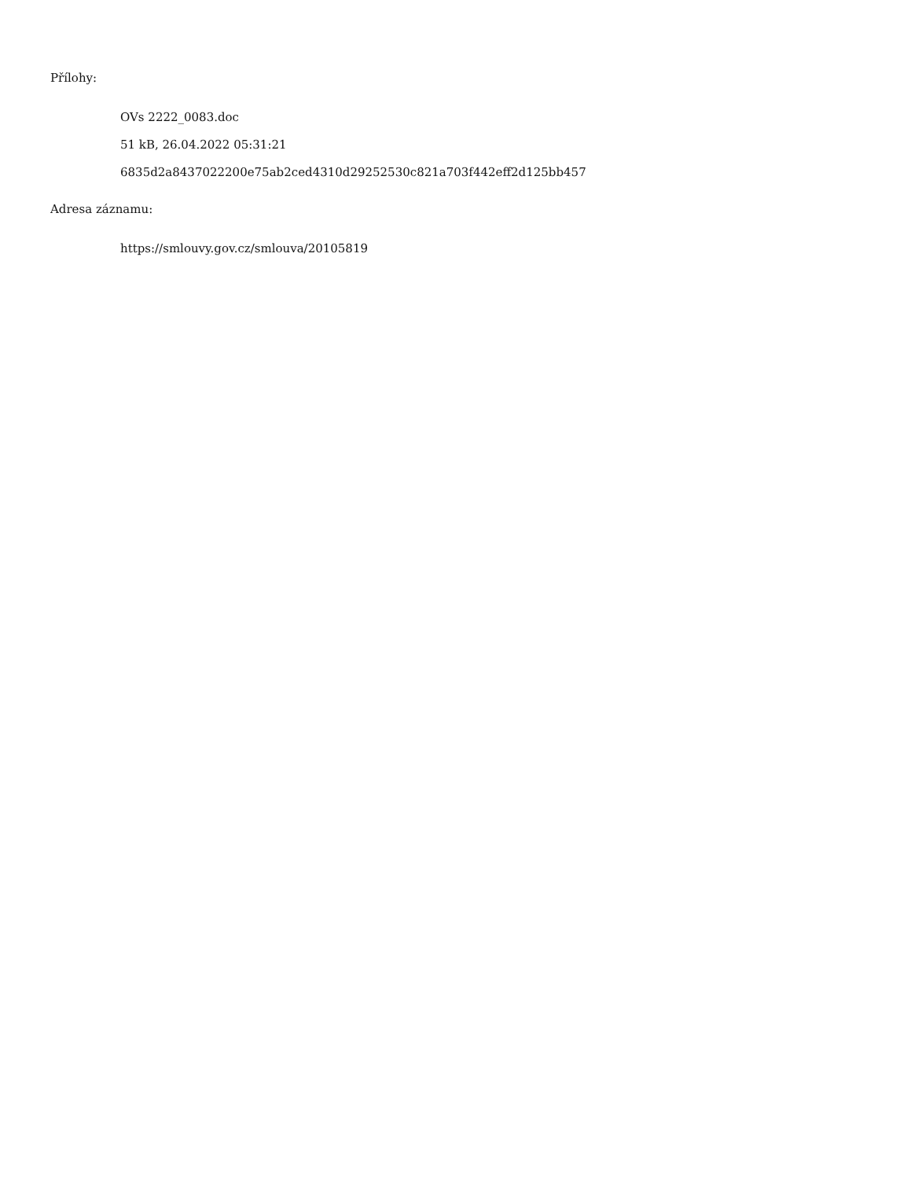Přílohy:
OVs 2222_0083.doc
51 kB, 26.04.2022 05:31:21
6835d2a8437022200e75ab2ced4310d29252530c821a703f442eff2d125bb457
Adresa záznamu:
https://smlouvy.gov.cz/smlouva/20105819